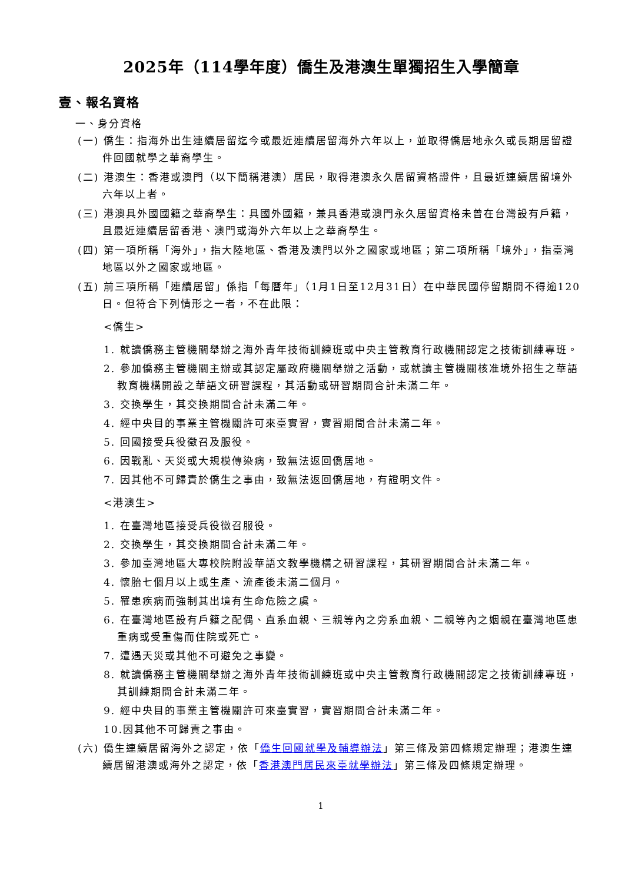2025年（114學年度）僑生及港澳生單獨招生入學簡章
壹、報名資格
一、身分資格
(一) 僑生：指海外出生連續居留迄今或最近連續居留海外六年以上，並取得僑居地永久或長期居留證件回國就學之華裔學生。
(二) 港澳生：香港或澳門（以下簡稱港澳）居民，取得港澳永久居留資格證件，且最近連續居留境外六年以上者。
(三) 港澳具外國國籍之華裔學生：具國外國籍，兼具香港或澳門永久居留資格未曾在台灣設有戶籍，且最近連續居留香港、澳門或海外六年以上之華裔學生。
(四) 第一項所稱「海外」，指大陸地區、香港及澳門以外之國家或地區；第二項所稱「境外」，指臺灣地區以外之國家或地區。
(五) 前三項所稱「連續居留」係指「每曆年」（1月1日至12月31日）在中華民國停留期間不得逾120日。但符合下列情形之一者，不在此限：
<僑生>
1. 就讀僑務主管機關舉辦之海外青年技術訓練班或中央主管教育行政機關認定之技術訓練專班。
2. 參加僑務主管機關主辦或其認定屬政府機關舉辦之活動，或就讀主管機關核准境外招生之華語教育機構開設之華語文研習課程，其活動或研習期間合計未滿二年。
3. 交換學生，其交換期間合計未滿二年。
4. 經中央目的事業主管機關許可來臺實習，實習期間合計未滿二年。
5. 回國接受兵役徵召及服役。
6. 因戰亂、天災或大規模傳染病，致無法返回僑居地。
7. 因其他不可歸責於僑生之事由，致無法返回僑居地，有證明文件。
<港澳生>
1. 在臺灣地區接受兵役徵召服役。
2. 交換學生，其交換期間合計未滿二年。
3. 參加臺灣地區大專校院附設華語文教學機構之研習課程，其研習期間合計未滿二年。
4. 懷胎七個月以上或生產、流產後未滿二個月。
5. 罹患疾病而強制其出境有生命危險之虞。
6. 在臺灣地區設有戶籍之配偶、直系血親、三親等內之旁系血親、二親等內之姻親在臺灣地區患重病或受重傷而住院或死亡。
7. 遭遇天災或其他不可避免之事變。
8. 就讀僑務主管機關舉辦之海外青年技術訓練班或中央主管教育行政機關認定之技術訓練專班，其訓練期間合計未滿二年。
9. 經中央目的事業主管機關許可來臺實習，實習期間合計未滿二年。
10.因其他不可歸責之事由。
(六) 僑生連續居留海外之認定，依「僑生回國就學及輔導辦法」第三條及第四條規定辦理；港澳生連續居留港澳或海外之認定，依「香港澳門居民來臺就學辦法」第三條及四條規定辦理。
1